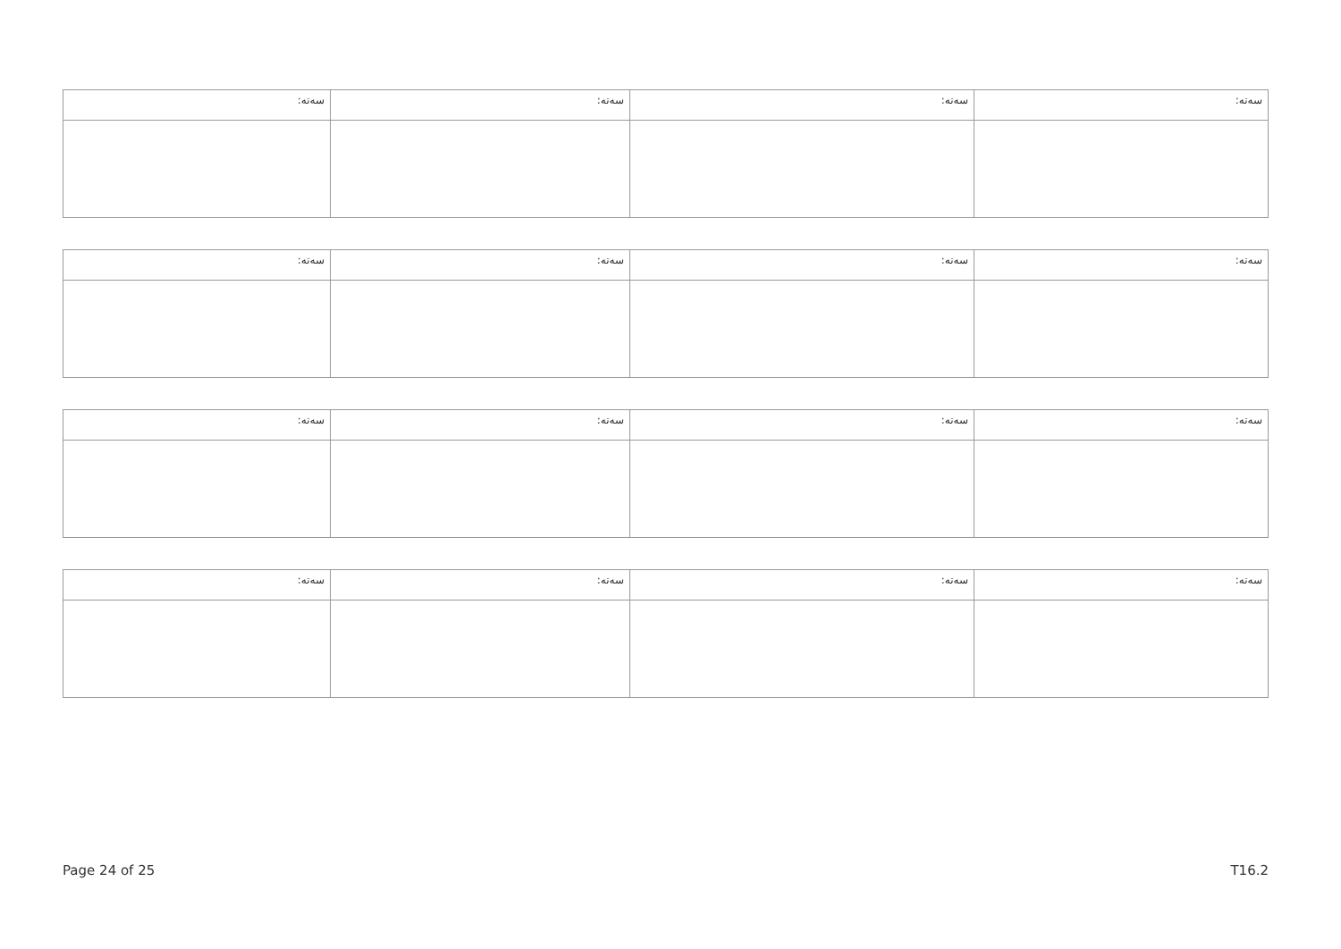| ﺳﻪﺗﻪ: | ﺳﻪﺗﻪ: | ﺳﻪﺗﻪ: | ﺳﻪﺗﻪ: |
| ﺳﻪﺗﻪ: | ﺳﻪﺗﻪ: | ﺳﻪﺗﻪ: | ﺳﻪﺗﻪ: |
| ﺳﻪﺗﻪ: | ﺳﻪﺗﻪ: | ﺳﻪﺗﻪ: | ﺳﻪﺗﻪ: |
| ﺳﻪﺗﻪ: | ﺳﻪﺗﻪ: | ﺳﻪﺗﻪ: | ﺳﻪﺗﻪ: |
Page 24 of 25 T16.2